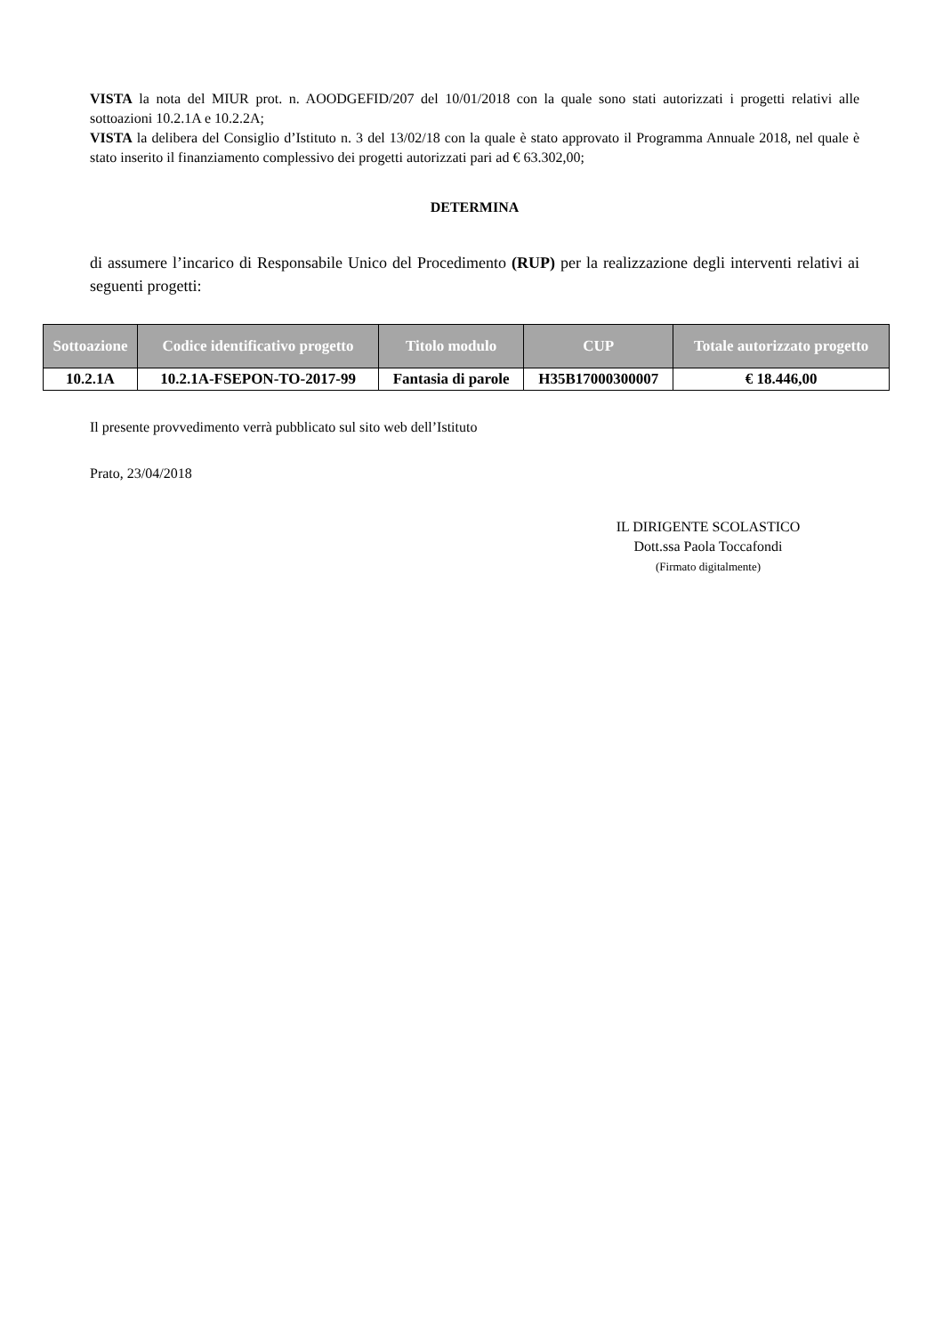VISTA la nota del MIUR prot. n. AOODGEFID/207 del 10/01/2018 con la quale sono stati autorizzati i progetti relativi alle sottoazioni 10.2.1A e 10.2.2A;
VISTA la delibera del Consiglio d’Istituto n. 3 del 13/02/18 con la quale è stato approvato il Programma Annuale 2018, nel quale è stato inserito il finanziamento complessivo dei progetti autorizzati pari ad € 63.302,00;
DETERMINA
di assumere l’incarico di Responsabile Unico del Procedimento (RUP) per la realizzazione degli interventi relativi ai seguenti progetti:
| Sottoazione | Codice identificativo progetto | Titolo modulo | CUP | Totale autorizzato progetto |
| --- | --- | --- | --- | --- |
| 10.2.1A | 10.2.1A-FSEPON-TO-2017-99 | Fantasia di parole | H35B17000300007 | € 18.446,00 |
Il presente provvedimento verrà pubblicato sul sito web dell’Istituto
Prato, 23/04/2018
IL DIRIGENTE SCOLASTICO
Dott.ssa Paola Toccafondi
(Firmato digitalmente)